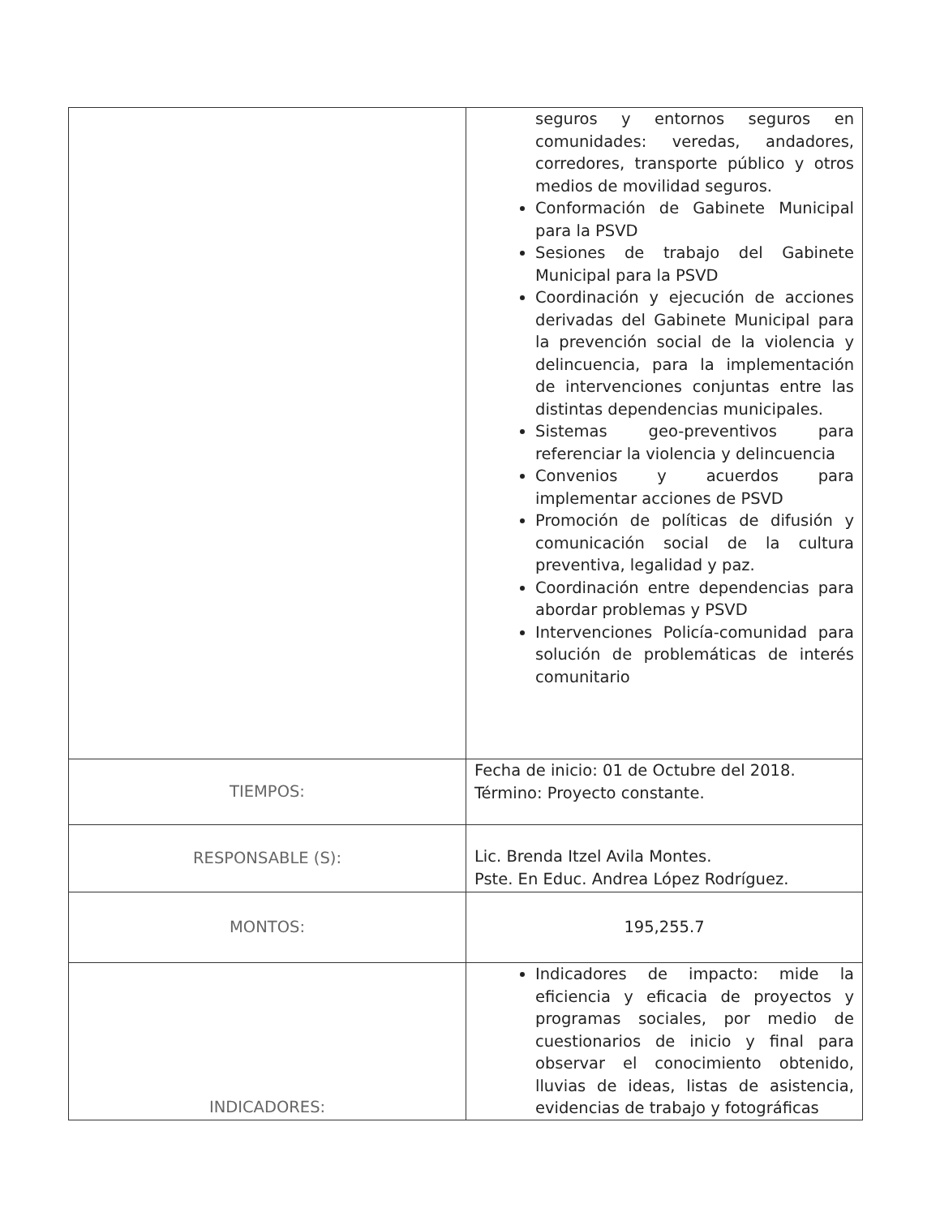| | seguros y entornos seguros en comunidades: veredas, andadores, corredores, transporte público y otros medios de movilidad seguros. Conformación de Gabinete Municipal para la PSVD Sesiones de trabajo del Gabinete Municipal para la PSVD Coordinación y ejecución de acciones derivadas del Gabinete Municipal para la prevención social de la violencia y delincuencia, para la implementación de intervenciones conjuntas entre las distintas dependencias municipales. Sistemas geo-preventivos para referenciar la violencia y delincuencia Convenios y acuerdos para implementar acciones de PSVD Promoción de políticas de difusión y comunicación social de la cultura preventiva, legalidad y paz. Coordinación entre dependencias para abordar problemas y PSVD Intervenciones Policía-comunidad para solución de problemáticas de interés comunitario |
| TIEMPOS: | Fecha de inicio: 01 de Octubre del 2018. Término: Proyecto constante. |
| RESPONSABLE (S): | Lic. Brenda Itzel Avila Montes. Pste. En Educ. Andrea López Rodríguez. |
| MONTOS: | 195,255.7 |
| INDICADORES: | Indicadores de impacto: mide la eficiencia y eficacia de proyectos y programas sociales, por medio de cuestionarios de inicio y final para observar el conocimiento obtenido, lluvias de ideas, listas de asistencia, evidencias de trabajo y fotográficas |